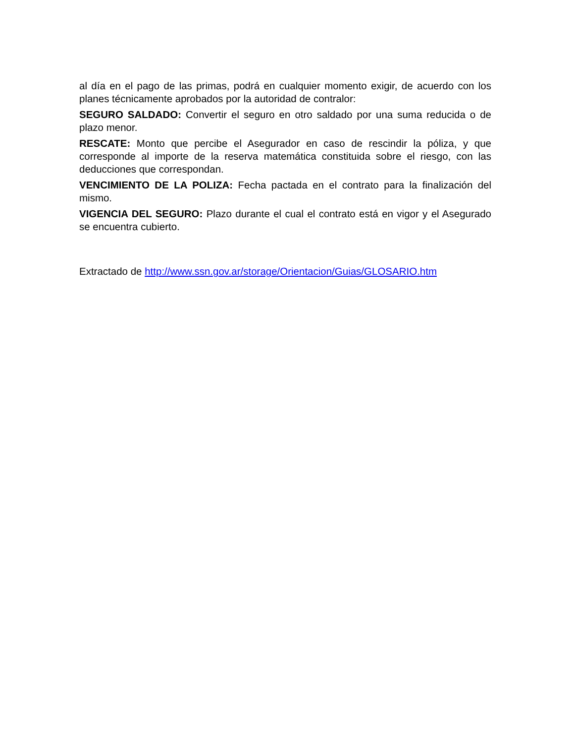al día en el pago de las primas, podrá en cualquier momento exigir, de acuerdo con los planes técnicamente aprobados por la autoridad de contralor:
SEGURO SALDADO: Convertir el seguro en otro saldado por una suma reducida o de plazo menor.
RESCATE: Monto que percibe el Asegurador en caso de rescindir la póliza, y que corresponde al importe de la reserva matemática constituida sobre el riesgo, con las deducciones que correspondan.
VENCIMIENTO DE LA POLIZA: Fecha pactada en el contrato para la finalización del mismo.
VIGENCIA DEL SEGURO: Plazo durante el cual el contrato está en vigor y el Asegurado se encuentra cubierto.
Extractado de http://www.ssn.gov.ar/storage/Orientacion/Guias/GLOSARIO.htm